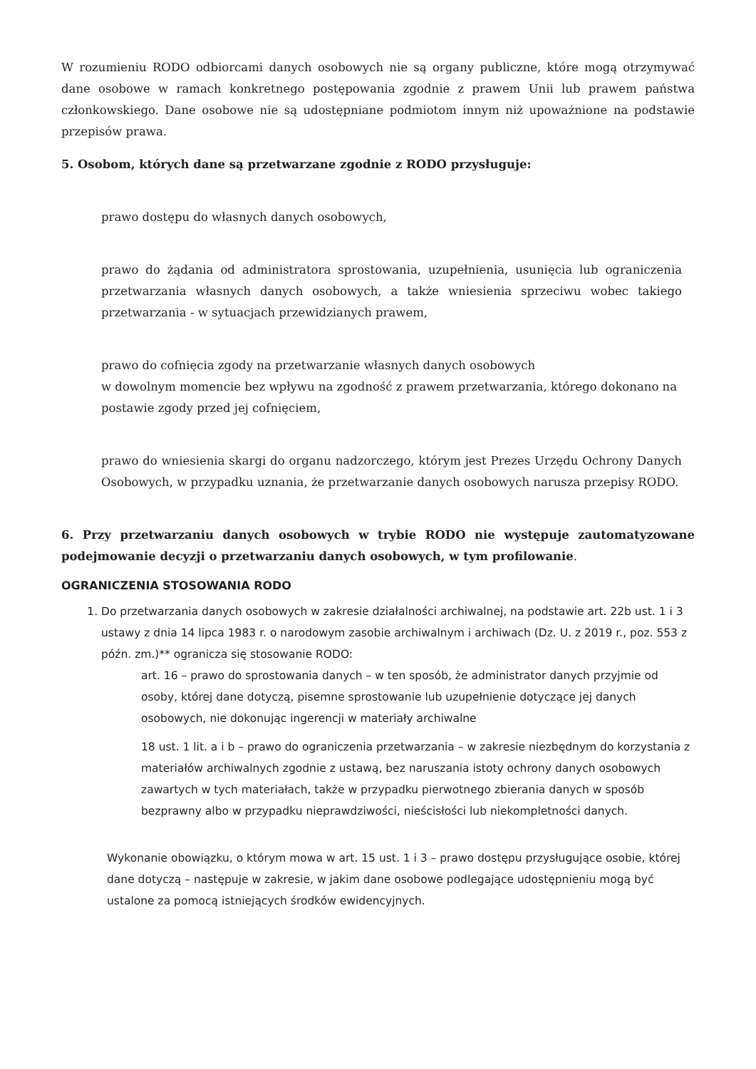W rozumieniu RODO odbiorcami danych osobowych nie są organy publiczne, które mogą otrzymywać dane osobowe w ramach konkretnego postępowania zgodnie z prawem Unii lub prawem państwa członkowskiego. Dane osobowe nie są udostępniane podmiotom innym niż upoważnione na podstawie przepisów prawa.
5. Osobom, których dane są przetwarzane zgodnie z RODO przysługuje:
prawo dostępu do własnych danych osobowych,
prawo do żądania od administratora sprostowania, uzupełnienia, usunięcia lub ograniczenia przetwarzania własnych danych osobowych, a także wniesienia sprzeciwu wobec takiego przetwarzania - w sytuacjach przewidzianych prawem,
prawo do cofnięcia zgody na przetwarzanie własnych danych osobowych
w dowolnym momencie bez wpływu na zgodność z prawem przetwarzania, którego dokonano na postawie zgody przed jej cofnięciem,
prawo do wniesienia skargi do organu nadzorczego, którym jest Prezes Urzędu Ochrony Danych Osobowych, w przypadku uznania, że przetwarzanie danych osobowych narusza przepisy RODO.
6. Przy przetwarzaniu danych osobowych w trybie RODO nie występuje zautomatyzowane podejmowanie decyzji o przetwarzaniu danych osobowych, w tym profilowanie.
OGRANICZENIA STOSOWANIA RODO
1. Do przetwarzania danych osobowych w zakresie działalności archiwalnej, na podstawie art. 22b ust. 1 i 3 ustawy z dnia 14 lipca 1983 r. o narodowym zasobie archiwalnym i archiwach (Dz. U. z 2019 r., poz. 553 z późn. zm.)** ogranicza się stosowanie RODO:
art. 16 – prawo do sprostowania danych – w ten sposób, że administrator danych przyjmie od osoby, której dane dotyczą, pisemne sprostowanie lub uzupełnienie dotyczące jej danych osobowych, nie dokonując ingerencji w materiały archiwalne
18 ust. 1 lit. a i b – prawo do ograniczenia przetwarzania – w zakresie niezbędnym do korzystania z materiałów archiwalnych zgodnie z ustawą, bez naruszania istoty ochrony danych osobowych zawartych w tych materiałach, także w przypadku pierwotnego zbierania danych w sposób bezprawny albo w przypadku nieprawdziwości, nieścisłości lub niekompletności danych.
Wykonanie obowiązku, o którym mowa w art. 15 ust. 1 i 3 – prawo dostępu przysługujące osobie, której dane dotyczą – następuje w zakresie, w jakim dane osobowe podlegające udostępnieniu mogą być ustalone za pomocą istniejących środków ewidencyjnych.